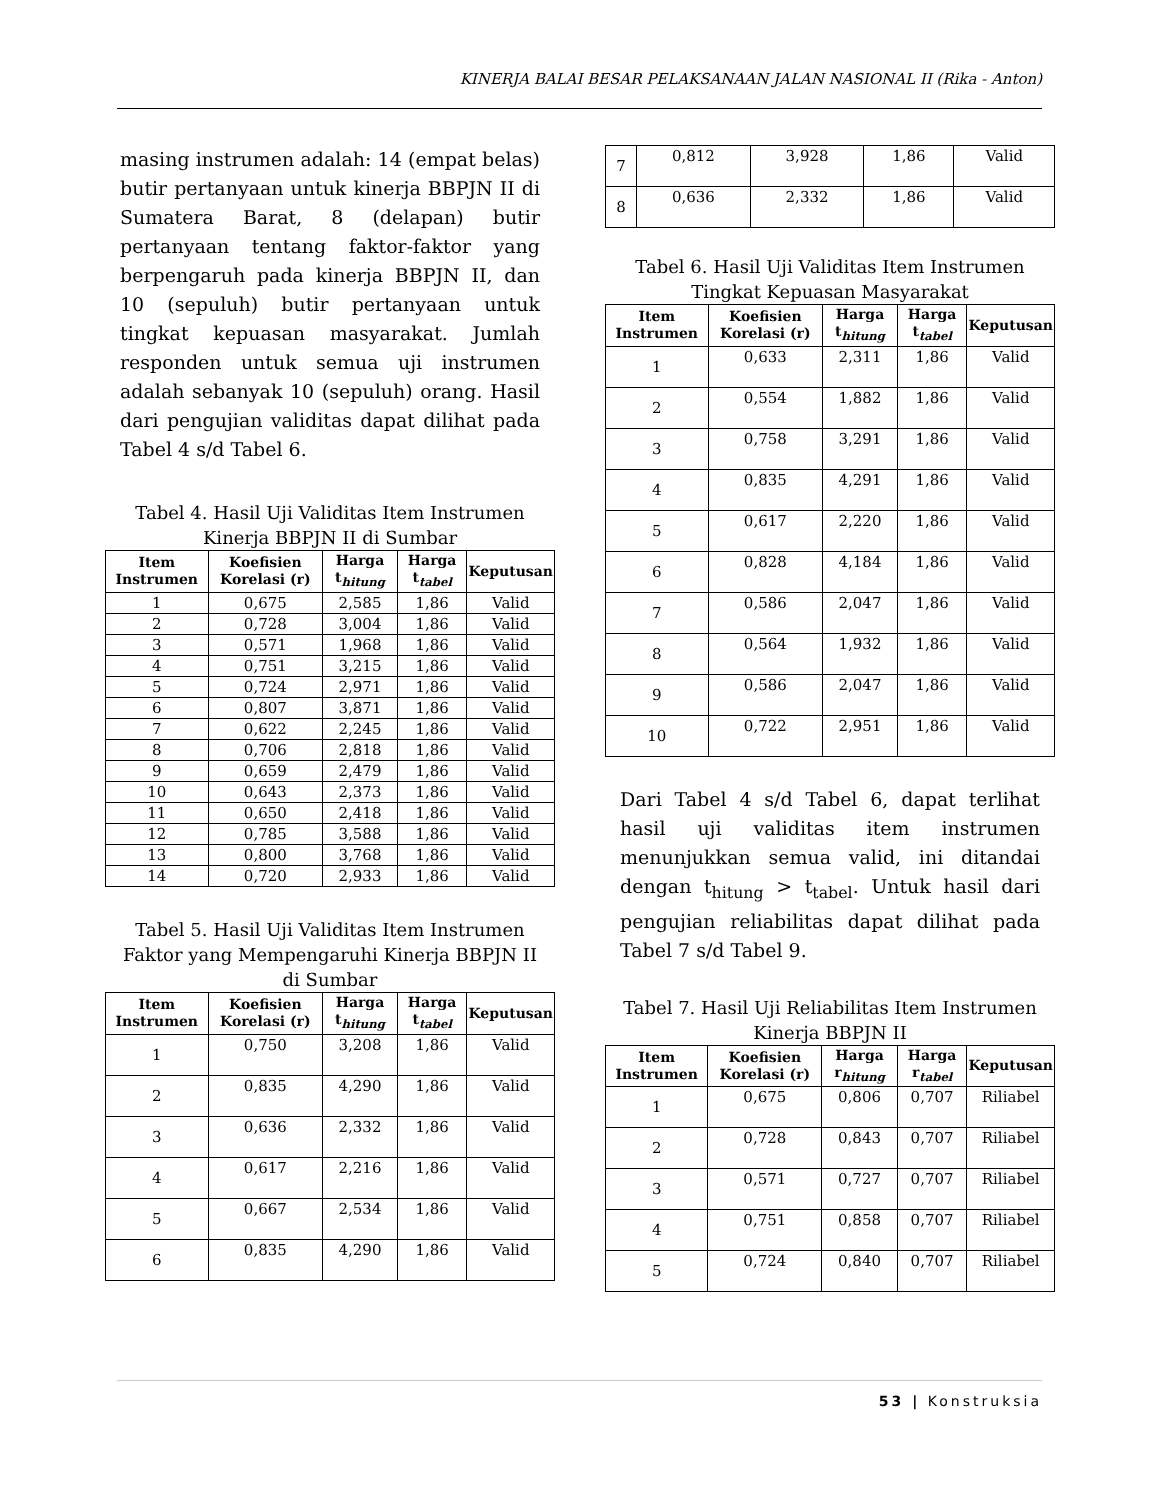KINERJA BALAI BESAR PELAKSANAAN JALAN NASIONAL II (Rika - Anton)
masing instrumen adalah: 14 (empat belas) butir pertanyaan untuk kinerja BBPJN II di Sumatera Barat, 8 (delapan) butir pertanyaan tentang faktor-faktor yang berpengaruh pada kinerja BBPJN II, dan 10 (sepuluh) butir pertanyaan untuk tingkat kepuasan masyarakat. Jumlah responden untuk semua uji instrumen adalah sebanyak 10 (sepuluh) orang. Hasil dari pengujian validitas dapat dilihat pada Tabel 4 s/d Tabel 6.
Tabel 4. Hasil Uji Validitas Item Instrumen
Kinerja BBPJN II di Sumbar
| Item Instrumen | Koefisien Korelasi (r) | Harga t<sub>hitung</sub> | Harga t<sub>tabel</sub> | Keputusan |
| --- | --- | --- | --- | --- |
| 1 | 0,675 | 2,585 | 1,86 | Valid |
| 2 | 0,728 | 3,004 | 1,86 | Valid |
| 3 | 0,571 | 1,968 | 1,86 | Valid |
| 4 | 0,751 | 3,215 | 1,86 | Valid |
| 5 | 0,724 | 2,971 | 1,86 | Valid |
| 6 | 0,807 | 3,871 | 1,86 | Valid |
| 7 | 0,622 | 2,245 | 1,86 | Valid |
| 8 | 0,706 | 2,818 | 1,86 | Valid |
| 9 | 0,659 | 2,479 | 1,86 | Valid |
| 10 | 0,643 | 2,373 | 1,86 | Valid |
| 11 | 0,650 | 2,418 | 1,86 | Valid |
| 12 | 0,785 | 3,588 | 1,86 | Valid |
| 13 | 0,800 | 3,768 | 1,86 | Valid |
| 14 | 0,720 | 2,933 | 1,86 | Valid |
Tabel 5. Hasil Uji Validitas Item Instrumen
Faktor yang Mempengaruhi Kinerja BBPJN II
di Sumbar
| Item Instrumen | Koefisien Korelasi (r) | Harga t<sub>hitung</sub> | Harga t<sub>tabel</sub> | Keputusan |
| --- | --- | --- | --- | --- |
| 1 | 0,750 | 3,208 | 1,86 | Valid |
| 2 | 0,835 | 4,290 | 1,86 | Valid |
| 3 | 0,636 | 2,332 | 1,86 | Valid |
| 4 | 0,617 | 2,216 | 1,86 | Valid |
| 5 | 0,667 | 2,534 | 1,86 | Valid |
| 6 | 0,835 | 4,290 | 1,86 | Valid |
| 7 | 0,812 | 3,928 | 1,86 | Valid |
| 8 | 0,636 | 2,332 | 1,86 | Valid |
Tabel 6. Hasil Uji Validitas Item Instrumen
Tingkat Kepuasan Masyarakat
| Item Instrumen | Koefisien Korelasi (r) | Harga t<sub>hitung</sub> | Harga t<sub>tabel</sub> | Keputusan |
| --- | --- | --- | --- | --- |
| 1 | 0,633 | 2,311 | 1,86 | Valid |
| 2 | 0,554 | 1,882 | 1,86 | Valid |
| 3 | 0,758 | 3,291 | 1,86 | Valid |
| 4 | 0,835 | 4,291 | 1,86 | Valid |
| 5 | 0,617 | 2,220 | 1,86 | Valid |
| 6 | 0,828 | 4,184 | 1,86 | Valid |
| 7 | 0,586 | 2,047 | 1,86 | Valid |
| 8 | 0,564 | 1,932 | 1,86 | Valid |
| 9 | 0,586 | 2,047 | 1,86 | Valid |
| 10 | 0,722 | 2,951 | 1,86 | Valid |
Dari Tabel 4 s/d Tabel 6, dapat terlihat hasil uji validitas item instrumen menunjukkan semua valid, ini ditandai dengan t<sub>hitung</sub> > t<sub>tabel</sub>. Untuk hasil dari pengujian reliabilitas dapat dilihat pada Tabel 7 s/d Tabel 9.
Tabel 7. Hasil Uji Reliabilitas Item Instrumen
Kinerja BBPJN II
| Item Instrumen | Koefisien Korelasi (r) | Harga r<sub>hitung</sub> | Harga r<sub>tabel</sub> | Keputusan |
| --- | --- | --- | --- | --- |
| 1 | 0,675 | 0,806 | 0,707 | Riliabel |
| 2 | 0,728 | 0,843 | 0,707 | Riliabel |
| 3 | 0,571 | 0,727 | 0,707 | Riliabel |
| 4 | 0,751 | 0,858 | 0,707 | Riliabel |
| 5 | 0,724 | 0,840 | 0,707 | Riliabel |
53 | Konstruksia